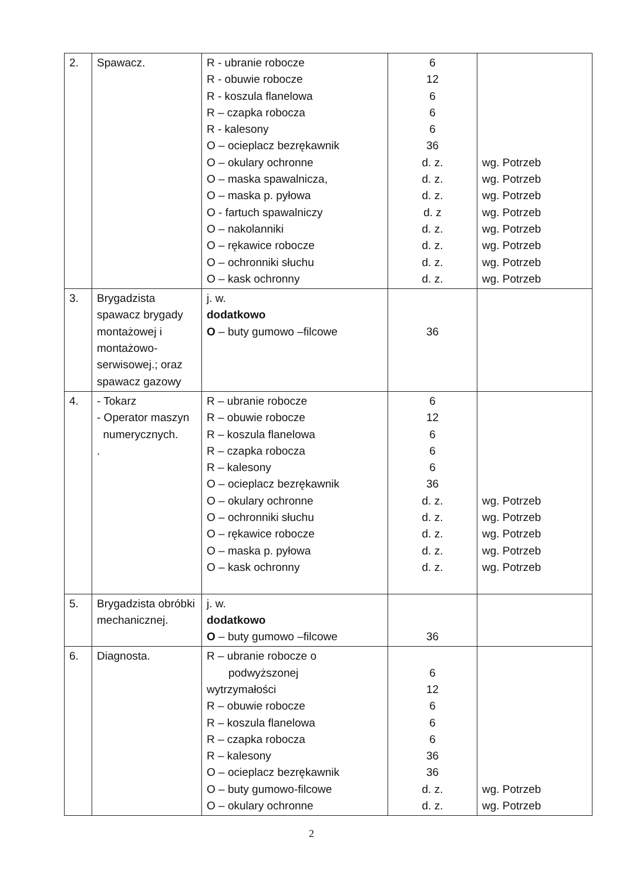| 2. | Spawacz. | R - ubranie robocze R - obuwie robocze R - koszula flanelowa R – czapka robocza R - kalesony O – ocieplacz bezrękawnik O – okulary ochronne O – maska spawalnicza, O – maska p. pyłowa O - fartuch spawalniczy O – nakolanniki O – rękawice robocze O – ochronniki słuchu O – kask ochronny | 6 12 6 6 6 36 d. z. d. z. d. z. d. z d. z. d. z. d. z. d. z. | wg. Potrzeb wg. Potrzeb wg. Potrzeb wg. Potrzeb wg. Potrzeb wg. Potrzeb wg. Potrzeb wg. Potrzeb |
| 3. | Brygadzista spawacz brygady montażowej i montażowo-serwisowej.; oraz spawacz gazowy | j. w. dodatkowo O – buty gumowo –filcowe | 36 | |
| 4. | - Tokarz - Operator maszyn numerycznych. . | R – ubranie robocze R – obuwie robocze R – koszula flanelowa R – czapka robocza R – kalesony O – ocieplacz bezrękawnik O – okulary ochronne O – ochronniki słuchu O – rękawice robocze O – maska p. pyłowa O – kask ochronny | 6 12 6 6 6 36 d. z. d. z. d. z. d. z. d. z. | wg. Potrzeb wg. Potrzeb wg. Potrzeb wg. Potrzeb wg. Potrzeb |
| 5. | Brygadzista obróbki mechanicznej. | j. w. dodatkowo O – buty gumowo –filcowe | 36 | |
| 6. | Diagnosta. | R – ubranie robocze o podwyższonej wytrzymałości R – obuwie robocze R – koszula flanelowa R – czapka robocza R – kalesony O – ocieplacz bezrękawnik O – buty gumowo-filcowe O – okulary ochronne | 6 12 6 6 6 36 36 d. z. d. z. | wg. Potrzeb wg. Potrzeb |
2